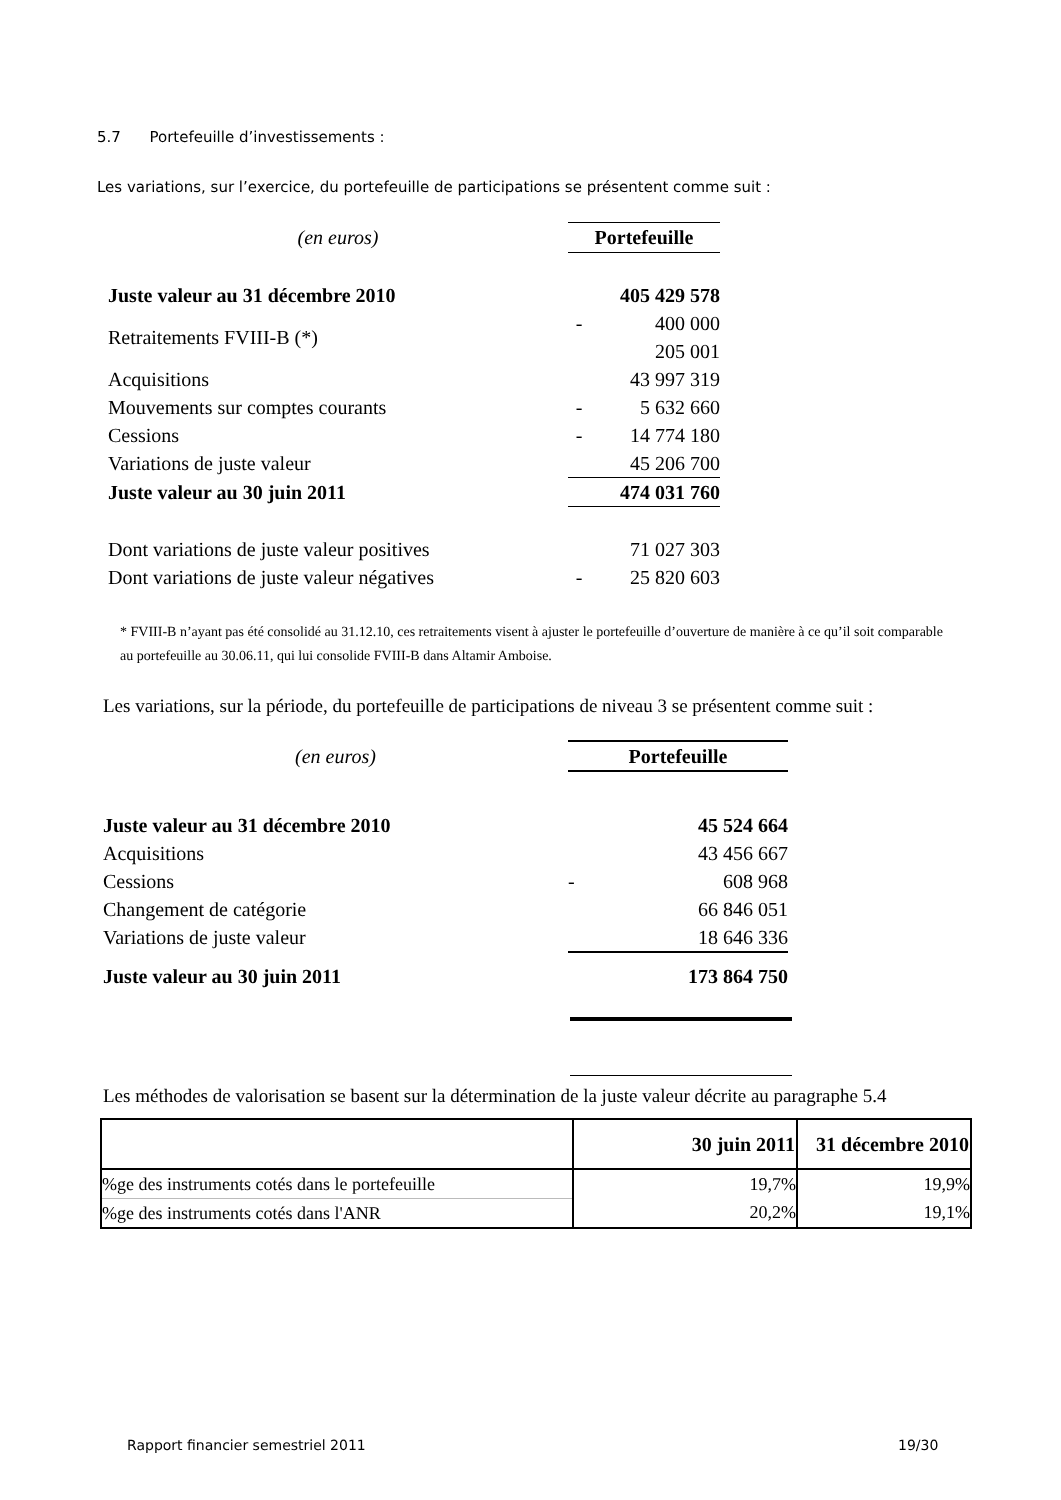5.7 Portefeuille d’investissements :
Les variations, sur l’exercice, du portefeuille de participations se présentent comme suit :
| (en euros) | Portefeuille | |
| Juste valeur au 31 décembre 2010 | | 405 429 578 |
| Retraitements FVIII-B (*) | - | 400 000 |
| | | 205 001 |
| Acquisitions | | 43 997 319 |
| Mouvements sur comptes courants | - | 5 632 660 |
| Cessions | - | 14 774 180 |
| Variations de juste valeur | | 45 206 700 |
| Juste valeur au 30 juin 2011 | | 474 031 760 |
| Dont variations de juste valeur positives | | 71 027 303 |
| Dont variations de juste valeur négatives | - | 25 820 603 |
* FVIII-B n’ayant pas été consolidé au 31.12.10, ces retraitements visent à ajuster le portefeuille d’ouverture de manière à ce qu’il soit comparable au portefeuille au 30.06.11, qui lui consolide FVIII-B dans Altamir Amboise.
Les variations, sur la période, du portefeuille de participations de niveau 3 se présentent comme suit :
| (en euros) | Portefeuille | |
| Juste valeur au 31 décembre 2010 | | 45 524 664 |
| Acquisitions | | 43 456 667 |
| Cessions | - | 608 968 |
| Changement de catégorie | | 66 846 051 |
| Variations de juste valeur | | 18 646 336 |
| Juste valeur au 30 juin 2011 | | 173 864 750 |
Les méthodes de valorisation se basent sur la détermination de la juste valeur décrite au paragraphe 5.4
| | 30 juin 2011 | 31 décembre 2010 |
| --- | --- | --- |
| %ge des instruments cotés dans le portefeuille | 19,7% | 19,9% |
| %ge des instruments cotés dans l'ANR | 20,2% | 19,1% |
Rapport financier semestriel 2011
19/30